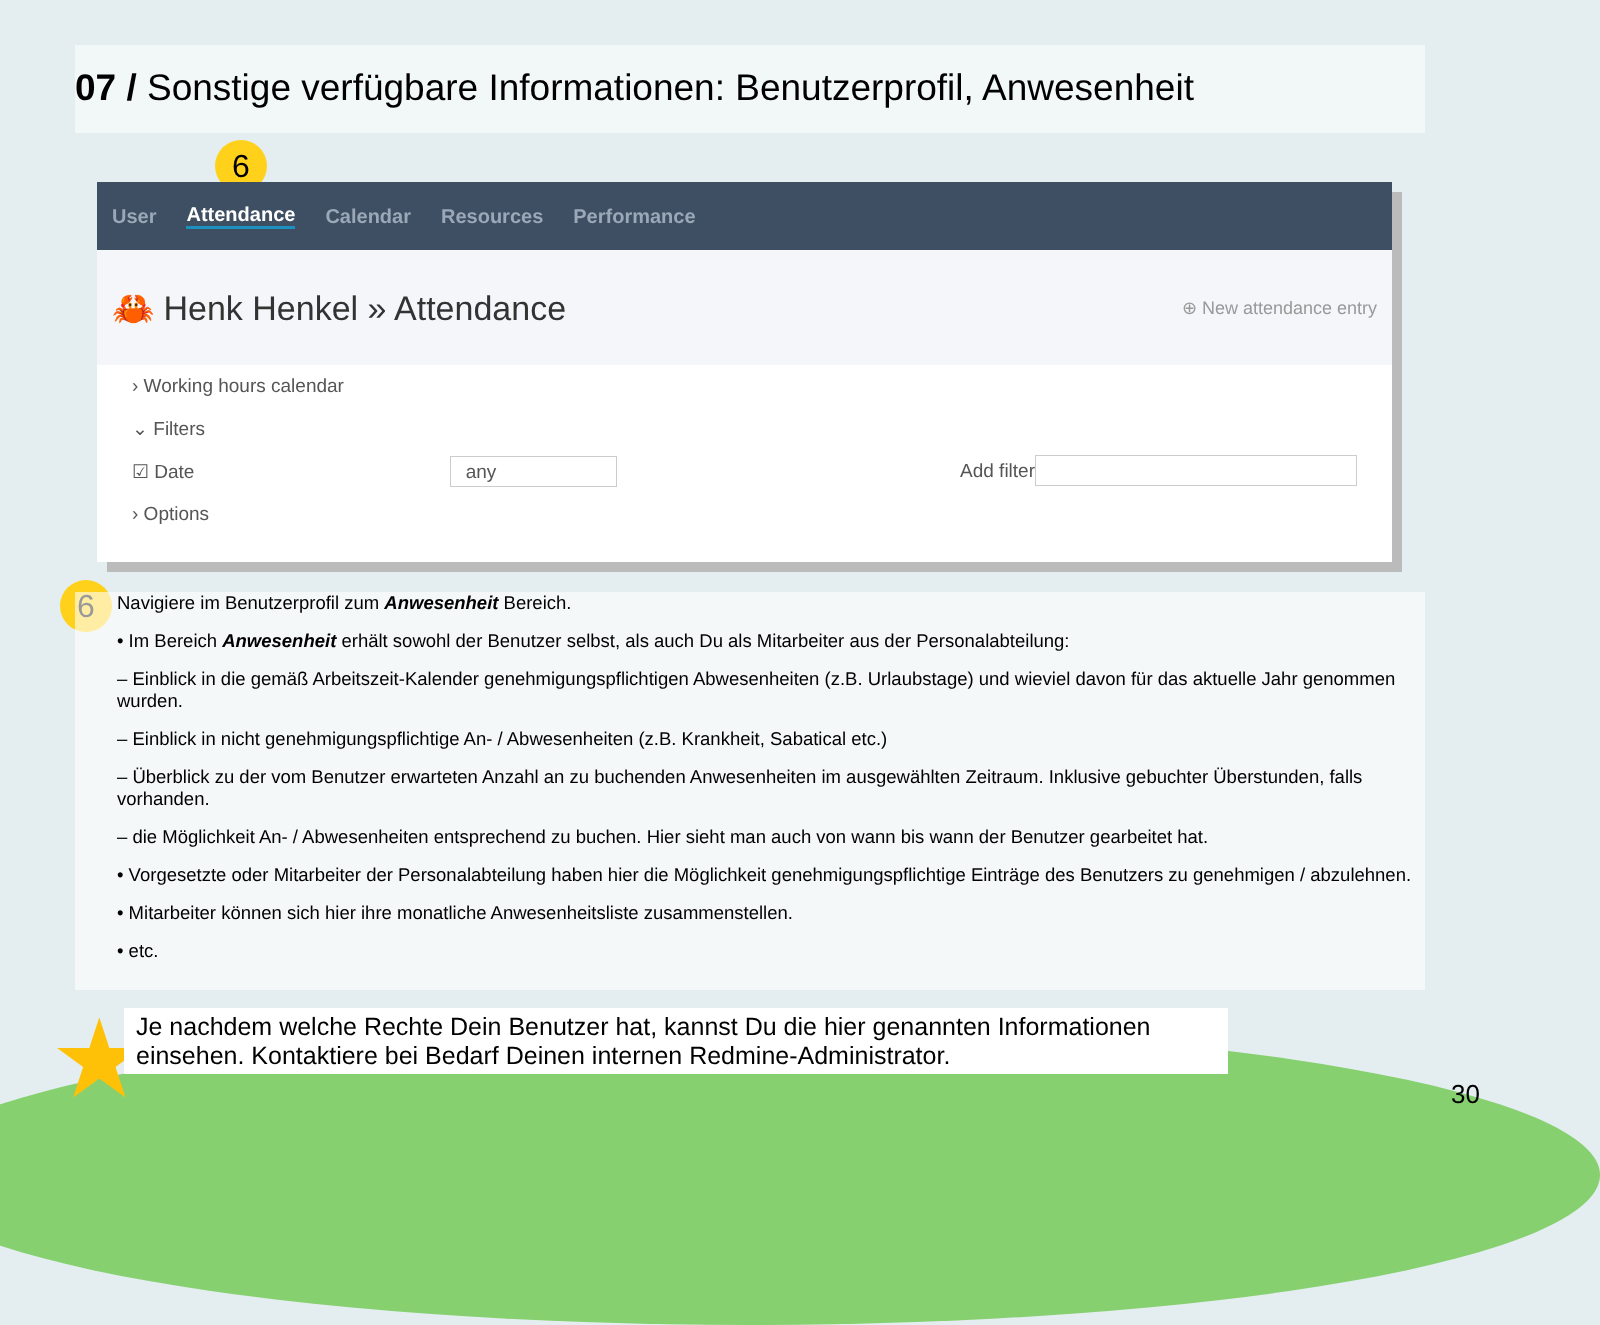07 / Sonstige verfügbare Informationen: Benutzerprofil, Anwesenheit
6
User Attendance Calendar Resources Performance
🦀 Henk Henkel » Attendance ⊕ New attendance entry
› Working hours calendar
⌄ Filters
☑ Date any Add filter
› Options
6
Navigiere im Benutzerprofil zum Anwesenheit Bereich.
• Im Bereich Anwesenheit erhält sowohl der Benutzer selbst, als auch Du als Mitarbeiter aus der Personalabteilung:
– Einblick in die gemäß Arbeitszeit-Kalender genehmigungspflichtigen Abwesenheiten (z.B. Urlaubstage) und wieviel davon für das aktuelle Jahr genommen wurden.
– Einblick in nicht genehmigungspflichtige An- / Abwesenheiten (z.B. Krankheit, Sabatical etc.)
– Überblick zu der vom Benutzer erwarteten Anzahl an zu buchenden Anwesenheiten im ausgewählten Zeitraum. Inklusive gebuchter Überstunden, falls vorhanden.
– die Möglichkeit An- / Abwesenheiten entsprechend zu buchen. Hier sieht man auch von wann bis wann der Benutzer gearbeitet hat.
• Vorgesetzte oder Mitarbeiter der Personalabteilung haben hier die Möglichkeit genehmigungspflichtige Einträge des Benutzers zu genehmigen / abzulehnen.
• Mitarbeiter können sich hier ihre monatliche Anwesenheitsliste zusammenstellen.
• etc.
★
Je nachdem welche Rechte Dein Benutzer hat, kannst Du die hier genannten Informationen einsehen. Kontaktiere bei Bedarf Deinen internen Redmine-Administrator.
30